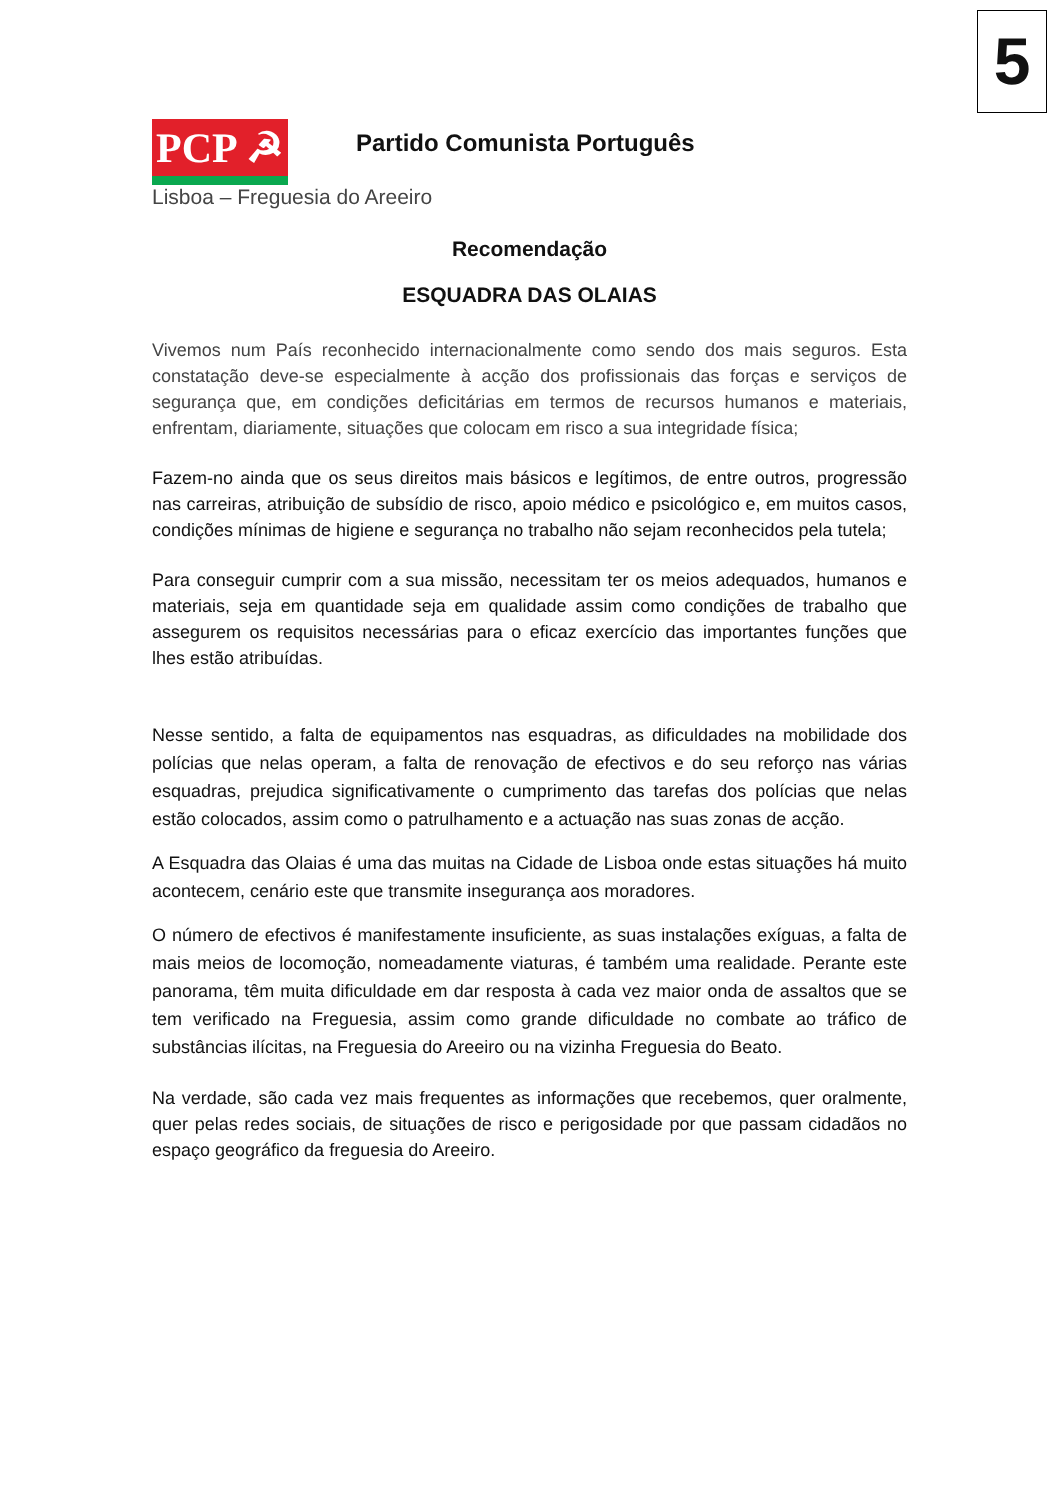5
PCP ☭
Partido Comunista Português
Lisboa – Freguesia do Areeiro
Recomendação
ESQUADRA DAS OLAIAS
Vivemos num País reconhecido internacionalmente como sendo dos mais seguros. Esta constatação deve-se especialmente à acção dos profissionais das forças e serviços de segurança que, em condições deficitárias em termos de recursos humanos e materiais, enfrentam, diariamente, situações que colocam em risco a sua integridade física;
Fazem-no ainda que os seus direitos mais básicos e legítimos, de entre outros, progressão nas carreiras, atribuição de subsídio de risco, apoio médico e psicológico e, em muitos casos, condições mínimas de higiene e segurança no trabalho não sejam reconhecidos pela tutela;
Para conseguir cumprir com a sua missão, necessitam ter os meios adequados, humanos e materiais, seja em quantidade seja em qualidade assim como condições de trabalho que assegurem os requisitos necessárias para o eficaz exercício das importantes funções que lhes estão atribuídas.
Nesse sentido, a falta de equipamentos nas esquadras, as dificuldades na mobilidade dos polícias que nelas operam, a falta de renovação de efectivos e do seu reforço nas várias esquadras, prejudica significativamente o cumprimento das tarefas dos polícias que nelas estão colocados, assim como o patrulhamento e a actuação nas suas zonas de acção.
A Esquadra das Olaias é uma das muitas na Cidade de Lisboa onde estas situações há muito acontecem, cenário este que transmite insegurança aos moradores.
O número de efectivos é manifestamente insuficiente, as suas instalações exíguas, a falta de mais meios de locomoção, nomeadamente viaturas, é também uma realidade. Perante este panorama, têm muita dificuldade em dar resposta à cada vez maior onda de assaltos que se tem verificado na Freguesia, assim como grande dificuldade no combate ao tráfico de substâncias ilícitas, na Freguesia do Areeiro ou na vizinha Freguesia do Beato.
Na verdade, são cada vez mais frequentes as informações que recebemos, quer oralmente, quer pelas redes sociais, de situações de risco e perigosidade por que passam cidadãos no espaço geográfico da freguesia do Areeiro.